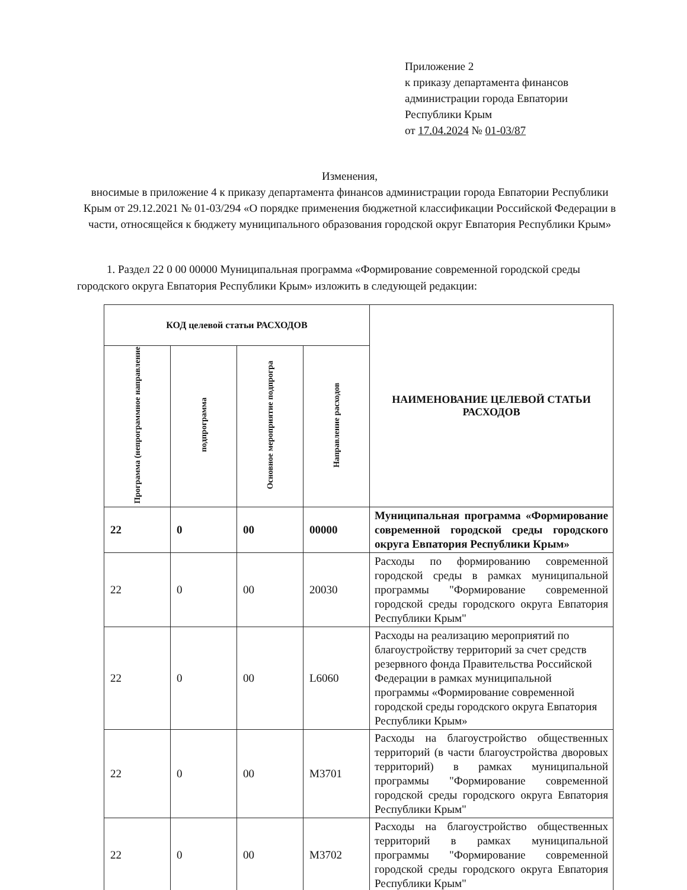Приложение 2
к приказу департамента финансов
администрации города Евпатории
Республики Крым
от 17.04.2024 № 01-03/87
Изменения,
вносимые в приложение 4 к приказу департамента финансов администрации города Евпатории Республики Крым от 29.12.2021 № 01-03/294 «О порядке применения бюджетной классификации Российской Федерации в части, относящейся к бюджету муниципального образования городской округ Евпатория Республики Крым»
1. Раздел 22 0 00 00000 Муниципальная программа «Формирование современной городской среды городского округа Евпатория Республики Крым» изложить в следующей редакции:
| КОД целевой статьи РАСХОДОВ | | | | НАИМЕНОВАНИЕ ЦЕЛЕВОЙ СТАТЬИ РАСХОДОВ |
| --- | --- | --- | --- | --- |
| Программа (непрограммное направление | подпрограмма | Основное мероприятие подпрогра | Направление расходов | |
| 22 | 0 | 00 | 00000 | Муниципальная программа «Формирование современной городской среды городского округа Евпатория Республики Крым» |
| 22 | 0 | 00 | 20030 | Расходы по формированию современной городской среды в рамках муниципальной программы "Формирование современной городской среды городского округа Евпатория Республики Крым" |
| 22 | 0 | 00 | L6060 | Расходы на реализацию мероприятий по благоустройству территорий за счет средств резервного фонда Правительства Российской Федерации в рамках муниципальной программы «Формирование современной городской среды городского округа Евпатория Республики Крым» |
| 22 | 0 | 00 | M3701 | Расходы на благоустройство общественных территорий (в части благоустройства дворовых территорий) в рамках муниципальной программы "Формирование современной городской среды городского округа Евпатория Республики Крым" |
| 22 | 0 | 00 | M3702 | Расходы на благоустройство общественных территорий в рамках муниципальной программы "Формирование современной городской среды городского округа Евпатория Республики Крым" |